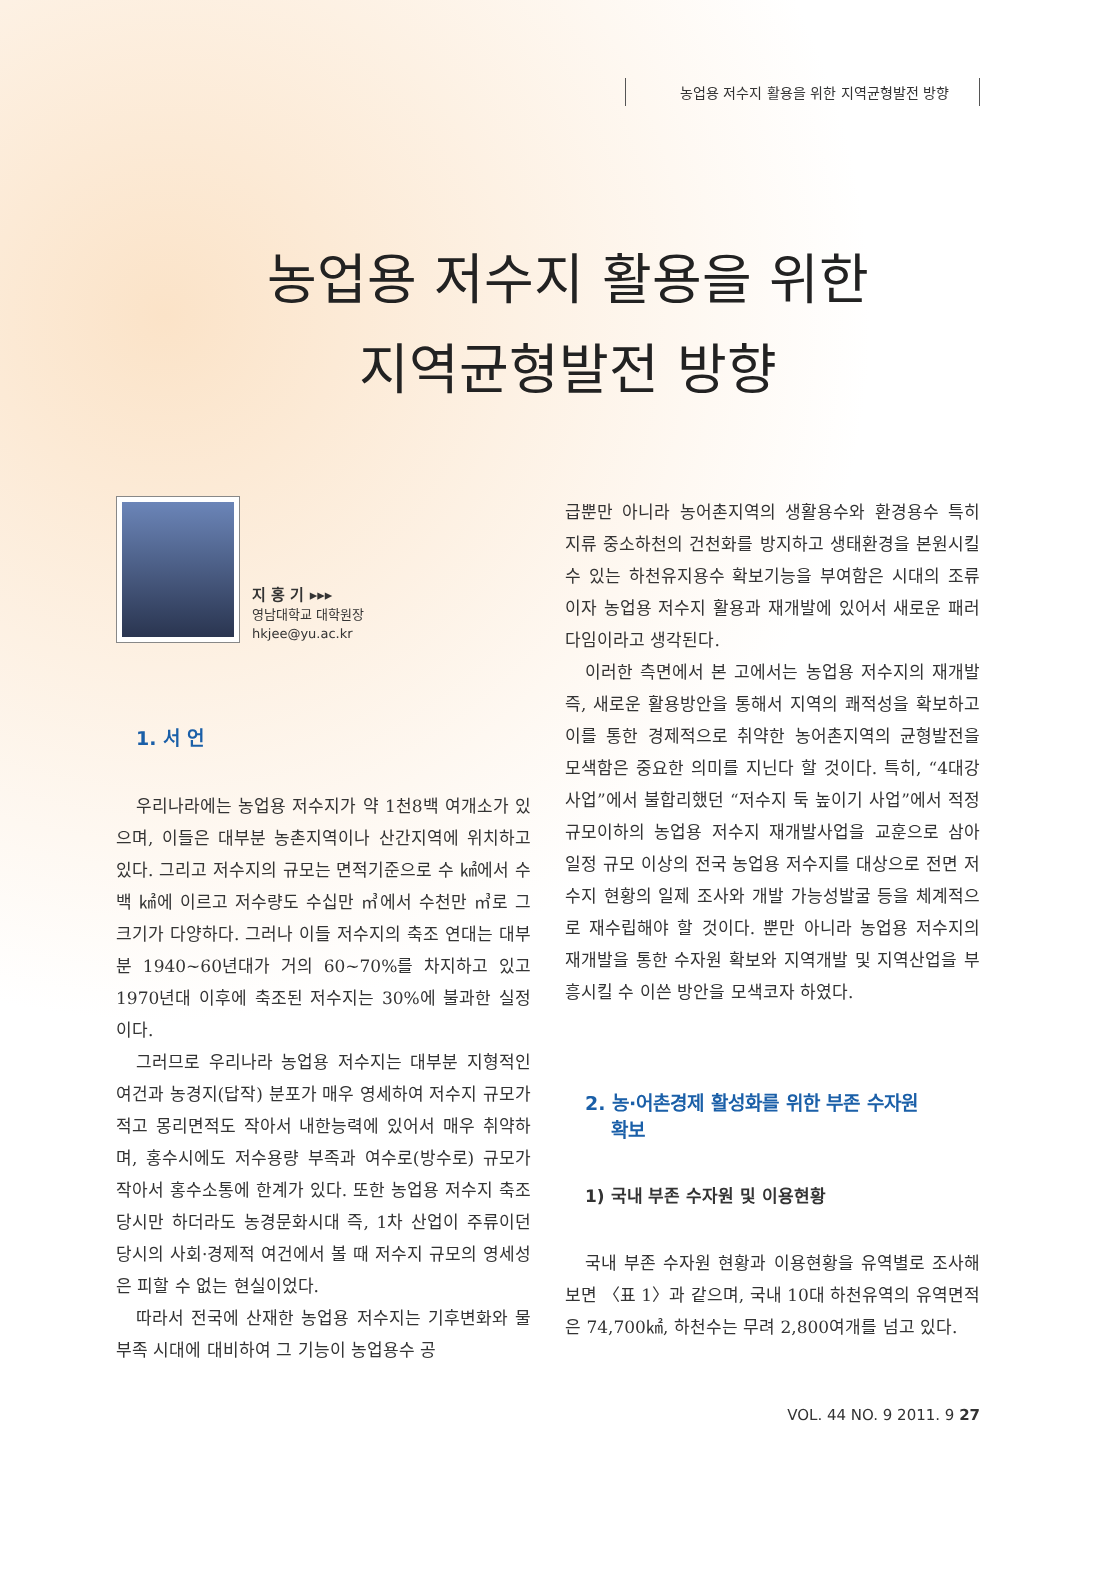농업용 저수지 활용을 위한 지역균형발전 방향
농업용 저수지 활용을 위한
지역균형발전 방향
지 홍 기 ▸▸▸
영남대학교 대학원장
hkjee@yu.ac.kr
1. 서 언
우리나라에는 농업용 저수지가 약 1천8백 여개소가 있으며, 이들은 대부분 농촌지역이나 산간지역에 위치하고 있다. 그리고 저수지의 규모는 면적기준으로 수 ㎢에서 수백 ㎢에 이르고 저수량도 수십만 ㎥에서 수천만 ㎥로 그 크기가 다양하다. 그러나 이들 저수지의 축조 연대는 대부분 1940~60년대가 거의 60~70%를 차지하고 있고 1970년대 이후에 축조된 저수지는 30%에 불과한 실정이다.
그러므로 우리나라 농업용 저수지는 대부분 지형적인 여건과 농경지(답작) 분포가 매우 영세하여 저수지 규모가 적고 몽리면적도 작아서 내한능력에 있어서 매우 취약하며, 홍수시에도 저수용량 부족과 여수로(방수로) 규모가 작아서 홍수소통에 한계가 있다. 또한 농업용 저수지 축조 당시만 하더라도 농경문화시대 즉, 1차 산업이 주류이던 당시의 사회·경제적 여건에서 볼 때 저수지 규모의 영세성은 피할 수 없는 현실이었다.
따라서 전국에 산재한 농업용 저수지는 기후변화와 물 부족 시대에 대비하여 그 기능이 농업용수 공
급뿐만 아니라 농어촌지역의 생활용수와 환경용수 특히 지류 중소하천의 건천화를 방지하고 생태환경을 본원시킬 수 있는 하천유지용수 확보기능을 부여함은 시대의 조류이자 농업용 저수지 활용과 재개발에 있어서 새로운 패러다임이라고 생각된다.
이러한 측면에서 본 고에서는 농업용 저수지의 재개발 즉, 새로운 활용방안을 통해서 지역의 쾌적성을 확보하고 이를 통한 경제적으로 취약한 농어촌지역의 균형발전을 모색함은 중요한 의미를 지닌다 할 것이다. 특히, “4대강 사업”에서 불합리했던 “저수지 둑 높이기 사업”에서 적정 규모이하의 농업용 저수지 재개발사업을 교훈으로 삼아 일정 규모 이상의 전국 농업용 저수지를 대상으로 전면 저수지 현황의 일제 조사와 개발 가능성발굴 등을 체계적으로 재수립해야 할 것이다. 뿐만 아니라 농업용 저수지의 재개발을 통한 수자원 확보와 지역개발 및 지역산업을 부흥시킬 수 이쓴 방안을 모색코자 하였다.
2. 농·어촌경제 활성화를 위한 부존 수자원
확보
1) 국내 부존 수자원 및 이용현황
국내 부존 수자원 현황과 이용현황을 유역별로 조사해보면 〈표 1〉과 같으며, 국내 10대 하천유역의 유역면적은 74,700㎢, 하천수는 무려 2,800여개를 넘고 있다.
VOL. 44 NO. 9 2011. 9 27